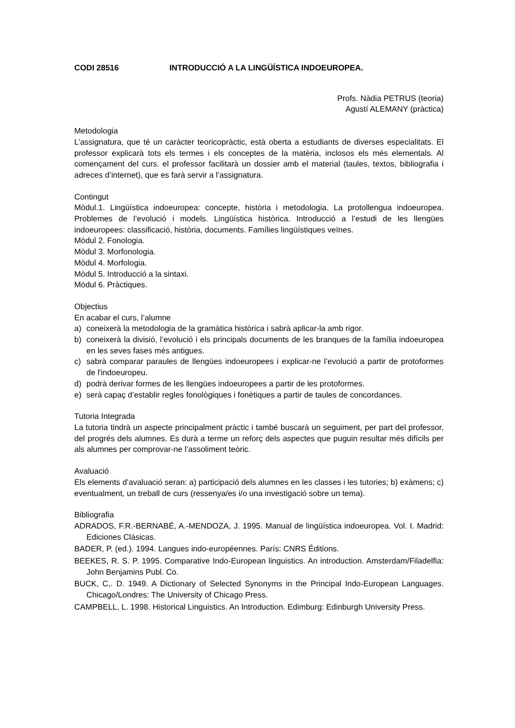CODI 28516 INTRODUCCIÓ A LA LINGÜÍSTICA INDOEUROPEA.
Profs. Nàdia PETRUS (teoria)
Agustí ALEMANY (pràctica)
Metodologia
L’assignatura, que té un caràcter teoricopràctic, està oberta a estudiants de diverses especialitats. El professor explicarà tots els termes i els conceptes de la matèria, inclosos els més elementals. Al començament del curs. el professor facilitarà un dossier amb el material (taules, textos, bibliografia i adreces d’internet), que es farà servir a l’assignatura.
Contingut
Mòdul.1. Lingüística indoeuropea: concepte, història i metodologia. La protollengua indoeuropea. Problemes de l’evolució i models. Lingüística històrica. Introducció a l’estudi de les llengües indoeuropees: classificació, història, documents. Famílies lingüístiques veïnes.
Mòdul 2. Fonologia.
Mòdul 3. Morfonologia.
Mòdul 4. Morfologia.
Mòdul 5. Introducció a la sintaxi.
Mòdul 6. Pràctiques.
Objectius
En acabar el curs, l’alumne
a) coneixerà la metodologia de la gramàtica històrica i sabrà aplicar-la amb rigor.
b) coneixerà la divisió, l’evolució i els principals documents de les branques de la família indoeuropea en les seves fases més antigues.
c) sabrà comparar paraules de llengües indoeuropees i explicar-ne l’evolució a partir de protoformes de l'indoeuropeu.
d) podrà derivar formes de les llengües indoeuropees a partir de les protoformes.
e) serà capaç d’establir regles fonològiques i fonètiques a partir de taules de concordances.
Tutoria Integrada
La tutoria tindrà un aspecte principalment pràctic i també buscarà un seguiment, per part del professor, del progrés dels alumnes. Es durà a terme un reforç dels aspectes que puguin resultar més difícils per als alumnes per comprovar-ne l’assoliment teòric.
Avaluació
Els elements d’avaluació seran: a) participació dels alumnes en les classes i les tutories; b) exàmens; c) eventualment, un treball de curs (ressenya/es i/o una investigació sobre un tema).
Bibliografia
ADRADOS, F.R.-BERNABÉ, A.-MENDOZA, J. 1995. Manual de lingüística indoeuropea. Vol. I. Madrid: Ediciones Clásicas.
BADER, P. (ed.). 1994. Langues indo-européennes. París: CNRS Éditions.
BEEKES, R. S. P. 1995. Comparative Indo-European linguistics. An introduction. Amsterdam/Filadelfia: John Benjamins Publ. Co.
BUCK, C,. D. 1949. A Dictionary of Selected Synonyms in the Principal Indo-European Languages. Chicago/Londres: The University of Chicago Press.
CAMPBELL, L. 1998. Historical Linguistics. An Introduction. Edimburg: Edinburgh University Press.